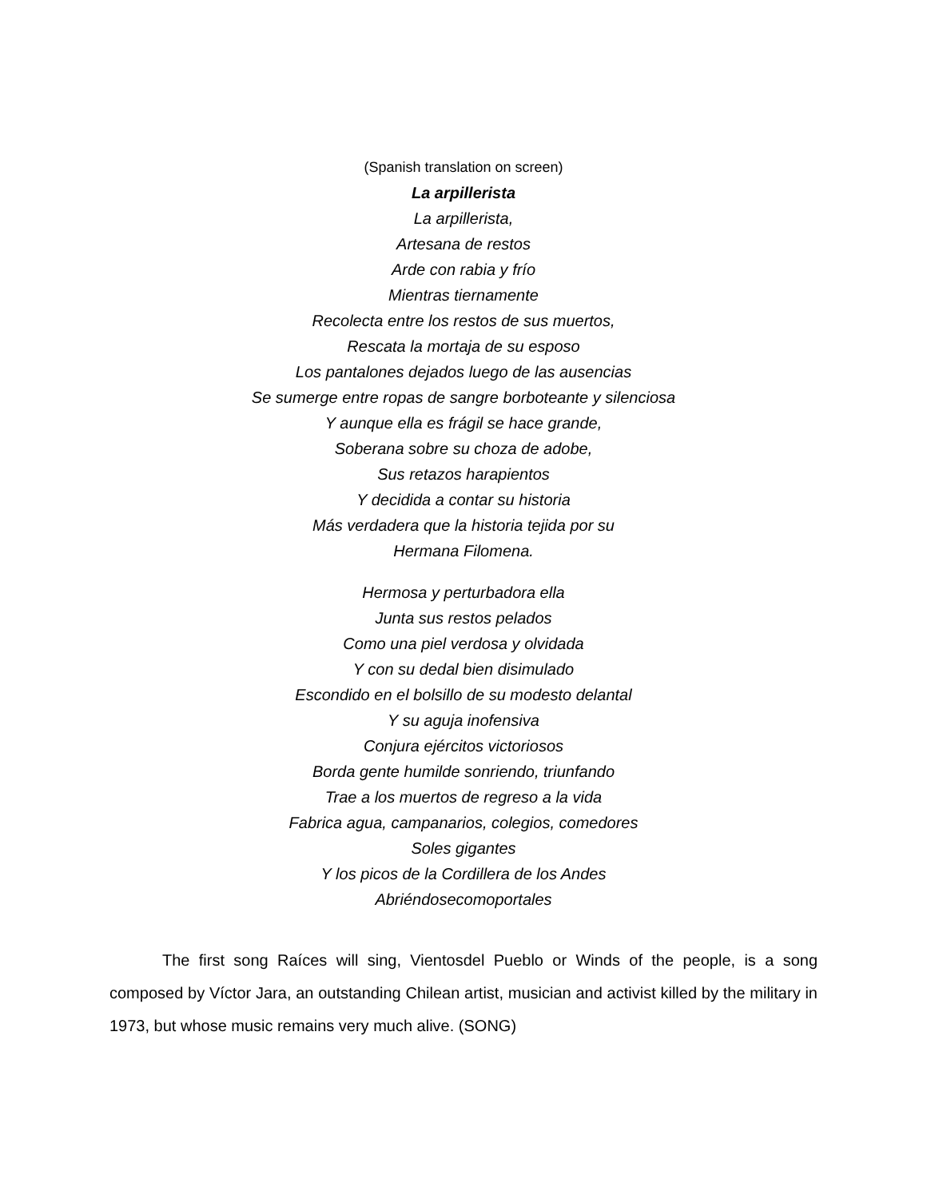(Spanish translation on screen)
La arpillerista
La arpillerista,
Artesana de restos
Arde con rabia y frío
Mientras tiernamente
Recolecta entre los restos de sus muertos,
Rescata la mortaja de su esposo
Los pantalones dejados luego de las ausencias
Se sumerge entre ropas de sangre borboteante y silenciosa
Y aunque ella es frágil se hace grande,
Soberana sobre su choza de adobe,
Sus retazos harapientos
Y decidida a contar su historia
Más verdadera que la historia tejida por su
Hermana Filomena.
Hermosa y perturbadora ella
Junta sus restos pelados
Como una piel verdosa y olvidada
Y con su dedal bien disimulado
Escondido en el bolsillo de su modesto delantal
Y su aguja inofensiva
Conjura ejércitos victoriosos
Borda gente humilde sonriendo, triunfando
Trae a los muertos de regreso a la vida
Fabrica agua, campanarios, colegios, comedores
Soles gigantes
Y los picos de la Cordillera de los Andes
Abriéndosecomoportales
The first song Raíces will sing, Vientosdel Pueblo or Winds of the people, is a song composed by Víctor Jara, an outstanding Chilean artist, musician and activist killed by the military in 1973, but whose music remains very much alive. (SONG)